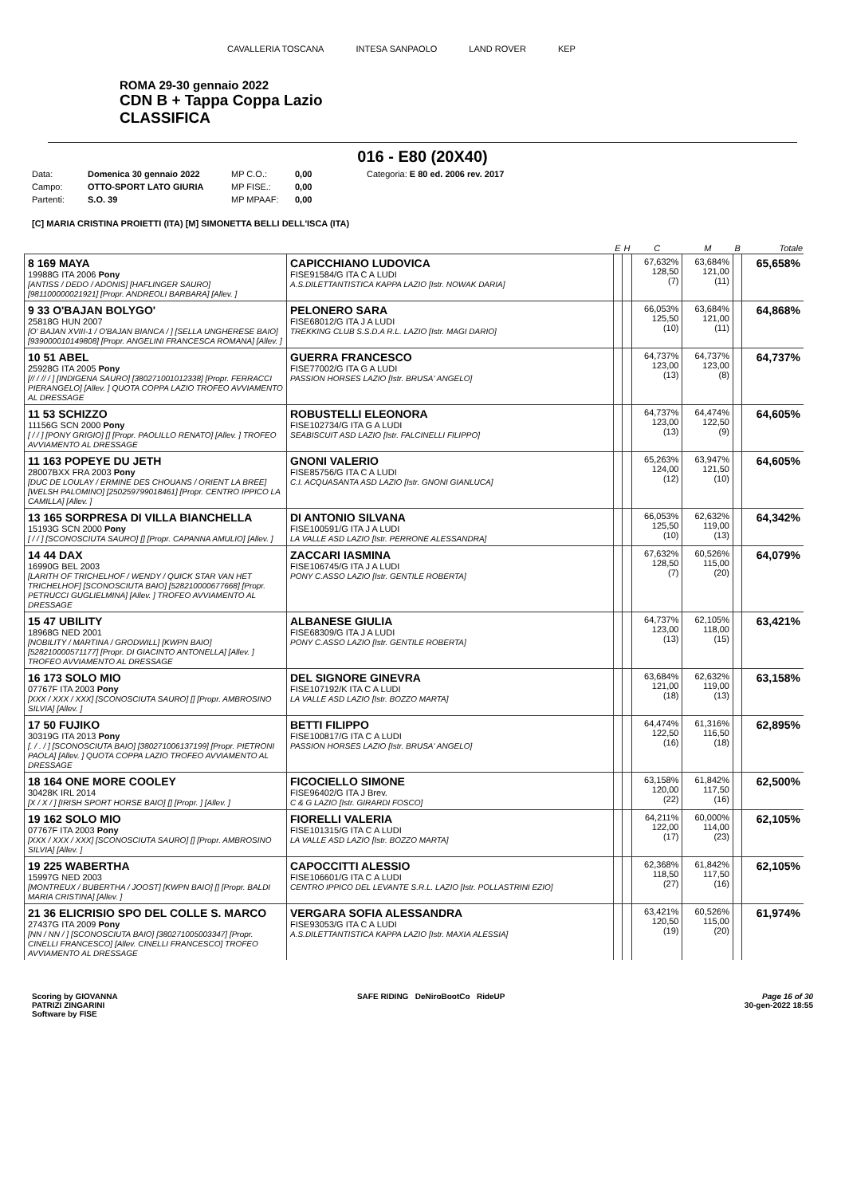CAVALLERIA TOSCANA INTESA SANPAOLO LAND ROVER KEP
ROMA 29-30 gennaio 2022
CDN B + Tappa Coppa Lazio
CLASSIFICA
016 - E80 (20X40)
Data: Domenica 30 gennaio 2022 MP C.O.: 0,00 Categoria: E 80 ed. 2006 rev. 2017 Campo: OTTO-SPORT LATO GIURIA MP FISE.: 0,00 Partenti: S.O. 39 MP MPAAF: 0,00
[C] MARIA CRISTINA PROIETTI (ITA) [M] SIMONETTA BELLI DELL'ISCA (ITA)
| | | E | H | C | M | B | Totale |
| --- | --- | --- | --- | --- | --- | --- | --- |
| 8 169 MAYA 19988G ITA 2006 Pony [ANTISS / DEDO / ADONIS] [HAFLINGER SAURO] [981100000021921] [Propr. ANDREOLI BARBARA] [Allev. ] | CAPICCHIANO LUDOVICA FISE91584/G ITA C A LUDI A.S.DILETTANTISTICA KAPPA LAZIO [Istr. NOWAK DARIA] | | | 67,632% 128,50 (7) | 63,684% 121,00 (11) | | 65,658% |
| 9 33 O'BAJAN BOLYGO' 25818G HUN 2007 [O' BAJAN XVIII-1 / O'BAJAN BIANCA / ] [SELLA UNGHERESE BAIO] [939000010149808] [Propr. ANGELINI FRANCESCA ROMANA] [Allev. ] | PELONERO SARA FISE68012/G ITA J A LUDI TREKKING CLUB S.S.D.A R.L. LAZIO [Istr. MAGI DARIO] | | | 66,053% 125,50 (10) | 63,684% 121,00 (11) | | 64,868% |
| 10 51 ABEL 25928G ITA 2005 Pony [// / // / ] [INDIGENA SAURO] [380271001012338] [Propr. FERRACCI PIERANGELO] [Allev. ] QUOTA COPPA LAZIO TROFEO AVVIAMENTO AL DRESSAGE | GUERRA FRANCESCO FISE77002/G ITA G A LUDI PASSION HORSES LAZIO [Istr. BRUSA' ANGELO] | | | 64,737% 123,00 (13) | 64,737% 123,00 (8) | | 64,737% |
| 11 53 SCHIZZO 11156G SCN 2000 Pony [ / / ] [PONY GRIGIO] [] [Propr. PAOLILLO RENATO] [Allev. ] TROFEO AVVIAMENTO AL DRESSAGE | ROBUSTELLI ELEONORA FISE102734/G ITA G A LUDI SEABISCUIT ASD LAZIO [Istr. FALCINELLI FILIPPO] | | | 64,737% 123,00 (13) | 64,474% 122,50 (9) | | 64,605% |
| 11 163 POPEYE DU JETH 28007BXX FRA 2003 Pony [DUC DE LOULAY / ERMINE DES CHOUANS / ORIENT LA BREE] [WELSH PALOMINO] [250259799018461] [Propr. CENTRO IPPICO LA CAMILLA] [Allev. ] | GNONI VALERIO FISE85756/G ITA C A LUDI C.I. ACQUASANTA ASD LAZIO [Istr. GNONI GIANLUCA] | | | 65,263% 124,00 (12) | 63,947% 121,50 (10) | | 64,605% |
| 13 165 SORPRESA DI VILLA BIANCHELLA 15193G SCN 2000 Pony [ / / ] [SCONOSCIUTA SAURO] [] [Propr. CAPANNA AMULIO] [Allev. ] | DI ANTONIO SILVANA FISE100591/G ITA J A LUDI LA VALLE ASD LAZIO [Istr. PERRONE ALESSANDRA] | | | 66,053% 125,50 (10) | 62,632% 119,00 (13) | | 64,342% |
| 14 44 DAX 16990G BEL 2003 [LARITH OF TRICHELHOF / WENDY / QUICK STAR VAN HET TRICHELHOF] [SCONOSCIUTA BAIO] [528210000677668] [Propr. PETRUCCI GUGLIELMINA] [Allev. ] TROFEO AVVIAMENTO AL DRESSAGE | ZACCARI IASMINA FISE106745/G ITA J A LUDI PONY C.ASSO LAZIO [Istr. GENTILE ROBERTA] | | | 67,632% 128,50 (7) | 60,526% 115,00 (20) | | 64,079% |
| 15 47 UBILITY 18968G NED 2001 [NOBILITY / MARTINA / GRODWILL] [KWPN BAIO] [528210000571177] [Propr. DI GIACINTO ANTONELLA] [Allev. ] TROFEO AVVIAMENTO AL DRESSAGE | ALBANESE GIULIA FISE68309/G ITA J A LUDI PONY C.ASSO LAZIO [Istr. GENTILE ROBERTA] | | | 64,737% 123,00 (13) | 62,105% 118,00 (15) | | 63,421% |
| 16 173 SOLO MIO 07767F ITA 2003 Pony [XXX / XXX / XXX] [SCONOSCIUTA SAURO] [] [Propr. AMBROSINO SILVIA] [Allev. ] | DEL SIGNORE GINEVRA FISE107192/K ITA C A LUDI LA VALLE ASD LAZIO [Istr. BOZZO MARTA] | | | 63,684% 121,00 (18) | 62,632% 119,00 (13) | | 63,158% |
| 17 50 FUJIKO 30319G ITA 2013 Pony [. / . / ] [SCONOSCIUTA BAIO] [380271006137199] [Propr. PIETRONI PAOLA] [Allev. ] QUOTA COPPA LAZIO TROFEO AVVIAMENTO AL DRESSAGE | BETTI FILIPPO FISE100817/G ITA C A LUDI PASSION HORSES LAZIO [Istr. BRUSA' ANGELO] | | | 64,474% 122,50 (16) | 61,316% 116,50 (18) | | 62,895% |
| 18 164 ONE MORE COOLEY 30428K IRL 2014 [X / X / ] [IRISH SPORT HORSE BAIO] [] [Propr. ] [Allev. ] | FICOCIELLO SIMONE FISE96402/G ITA J Brev. C & G LAZIO [Istr. GIRARDI FOSCO] | | | 63,158% 120,00 (22) | 61,842% 117,50 (16) | | 62,500% |
| 19 162 SOLO MIO 07767F ITA 2003 Pony [XXX / XXX / XXX] [SCONOSCIUTA SAURO] [] [Propr. AMBROSINO SILVIA] [Allev. ] | FIORELLI VALERIA FISE101315/G ITA C A LUDI LA VALLE ASD LAZIO [Istr. BOZZO MARTA] | | | 64,211% 122,00 (17) | 60,000% 114,00 (23) | | 62,105% |
| 19 225 WABERTHA 15997G NED 2003 [MONTREUX / BUBERTHA / JOOST] [KWPN BAIO] [] [Propr. BALDI MARIA CRISTINA] [Allev. ] | CAPOCCITTI ALESSIO FISE106601/G ITA C A LUDI CENTRO IPPICO DEL LEVANTE S.R.L. LAZIO [Istr. POLLASTRINI EZIO] | | | 62,368% 118,50 (27) | 61,842% 117,50 (16) | | 62,105% |
| 21 36 ELICRISIO SPO DEL COLLE S. MARCO 27437G ITA 2009 Pony [NN / NN / ] [SCONOSCIUTA BAIO] [380271005003347] [Propr. CINELLI FRANCESCO] [Allev. CINELLI FRANCESCO] TROFEO AVVIAMENTO AL DRESSAGE | VERGARA SOFIA ALESSANDRA FISE93053/G ITA C A LUDI A.S.DILETTANTISTICA KAPPA LAZIO [Istr. MAXIA ALESSIA] | | | 63,421% 120,50 (19) | 60,526% 115,00 (20) | | 61,974% |
Scoring by GIOVANNA
PATRIZI ZINGARINI
Software by FISE SAFE RIDING DeNiroBootCo RideUP Page 16 of 30
30-gen-2022 18:55